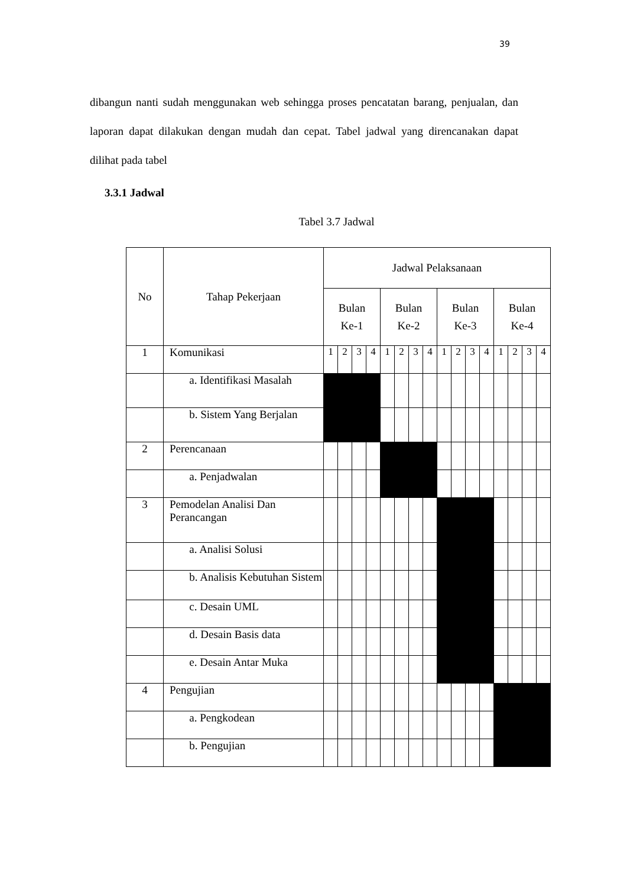39
dibangun nanti sudah menggunakan web sehingga proses pencatatan barang, penjualan, dan laporan dapat dilakukan dengan mudah dan cepat. Tabel jadwal yang direncanakan dapat dilihat pada tabel
3.3.1 Jadwal
Tabel 3.7 Jadwal
| No | Tahap Pekerjaan | Jadwal Pelaksanaan | | | | | | | | | | | | | | | |
| --- | --- | --- | --- | --- | --- | --- | --- | --- | --- | --- | --- | --- | --- | --- | --- | --- | --- |
| | | Bulan Ke-1 | | | | Bulan Ke-2 | | | | Bulan Ke-3 | | | | Bulan Ke-4 | | | |
| 1 | Komunikasi | 1 | 2 | 3 | 4 | 1 | 2 | 3 | 4 | 1 | 2 | 3 | 4 | 1 | 2 | 3 | 4 |
| | a. Identifikasi Masalah | | | | | | | | | | | | | | | | |
| | b. Sistem Yang Berjalan | | | | | | | | | | | | | | | | |
| 2 | Perencanaan | | | | | | | | | | | | | | | | |
| | a. Penjadwalan | | | | | | | | | | | | | | | | |
| 3 | Pemodelan Analisi Dan Perancangan | | | | | | | | | | | | | | | | |
| | a. Analisi Solusi | | | | | | | | | | | | | | | | |
| | b. Analisis Kebutuhan Sistem | | | | | | | | | | | | | | | | |
| | c. Desain UML | | | | | | | | | | | | | | | | |
| | d. Desain Basis data | | | | | | | | | | | | | | | | |
| | e. Desain Antar Muka | | | | | | | | | | | | | | | | |
| 4 | Pengujian | | | | | | | | | | | | | | | | |
| | a. Pengkodean | | | | | | | | | | | | | | | | |
| | b. Pengujian | | | | | | | | | | | | | | | | |